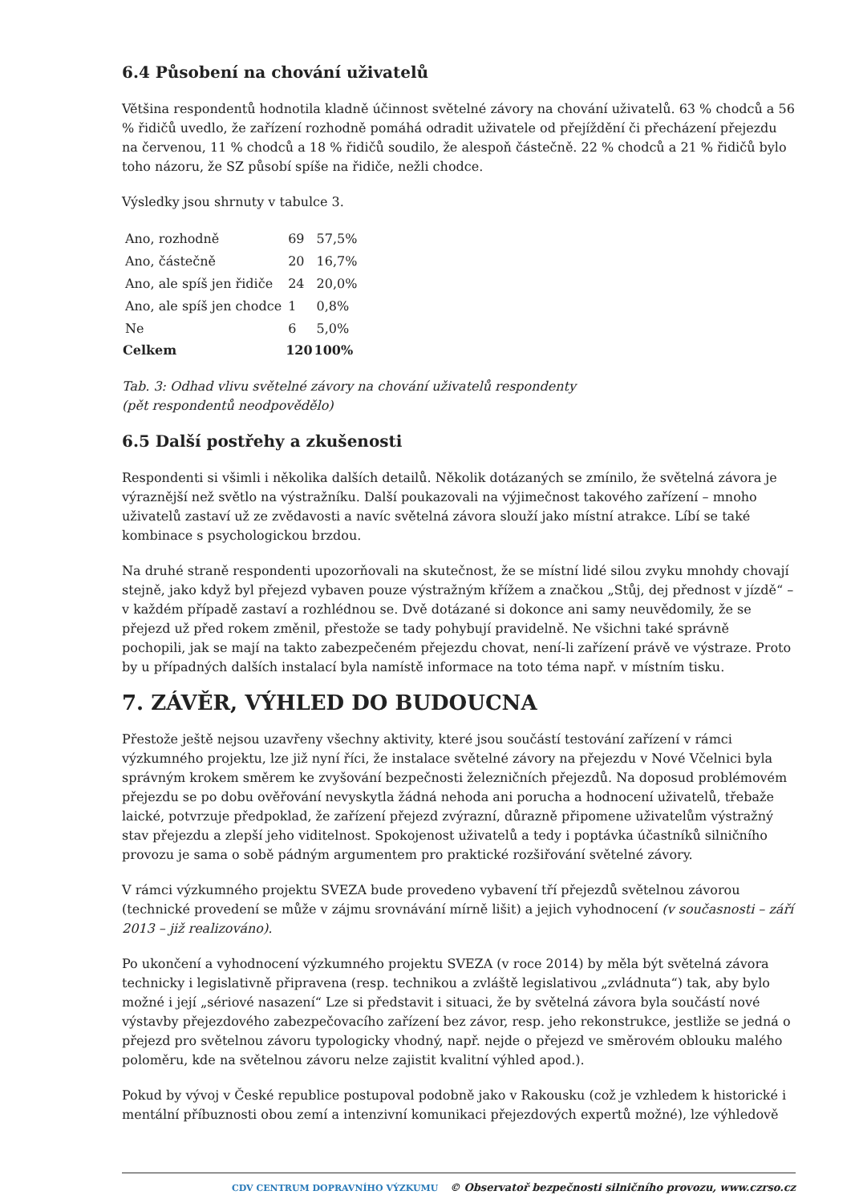6.4 Působení na chování uživatelů
Většina respondentů hodnotila kladně účinnost světelné závory na chování uživatelů. 63 % chodců a 56 % řidičů uvedlo, že zařízení rozhodně pomáhá odradit uživatele od přejíždění či přecházení přejezdu na červenou, 11 % chodců a 18 % řidičů soudilo, že alespoň částečně. 22 % chodců a 21 % řidičů bylo toho názoru, že SZ působí spíše na řidiče, nežli chodce.
Výsledky jsou shrnuty v tabulce 3.
| Ano, rozhodně | 69 | 57,5% |
| Ano, částečně | 20 | 16,7% |
| Ano, ale spíš jen řidiče | 24 | 20,0% |
| Ano, ale spíš jen chodce | 1 | 0,8% |
| Ne | 6 | 5,0% |
| Celkem | 120 | 100% |
Tab. 3: Odhad vlivu světelné závory na chování uživatelů respondenty
(pět respondentů neodpovědělo)
6.5 Další postřehy a zkušenosti
Respondenti si všimli i několika dalších detailů. Několik dotázaných se zmínilo, že světelná závora je výraznější než světlo na výstražníku. Další poukazovali na výjimečnost takového zařízení – mnoho uživatelů zastaví už ze zvědavosti a navíc světelná závora slouží jako místní atrakce. Líbí se také kombinace s psychologickou brzdou.
Na druhé straně respondenti upozorňovali na skutečnost, že se místní lidé silou zvyku mnohdy chovají stejně, jako když byl přejezd vybaven pouze výstražným křížem a značkou „Stůj, dej přednost v jízdě“ – v každém případě zastaví a rozhlédnou se. Dvě dotázané si dokonce ani samy neuvědomily, že se přejezd už před rokem změnil, přestože se tady pohybují pravidelně. Ne všichni také správně pochopili, jak se mají na takto zabezpečeném přejezdu chovat, není-li zařízení právě ve výstraze. Proto by u případných dalších instalací byla namístě informace na toto téma např. v místním tisku.
7. ZÁVĚR, VÝHLED DO BUDOUCNA
Přestože ještě nejsou uzavřeny všechny aktivity, které jsou součástí testování zařízení v rámci výzkumného projektu, lze již nyní říci, že instalace světelné závory na přejezdu v Nové Včelnici byla správným krokem směrem ke zvyšování bezpečnosti železničních přejezdů. Na doposud problémovém přejezdu se po dobu ověřování nevyskytla žádná nehoda ani porucha a hodnocení uživatelů, třebaže laické, potvrzuje předpoklad, že zařízení přejezd zvýrazní, důrazně připomene uživatelům výstražný stav přejezdu a zlepší jeho viditelnost. Spokojenost uživatelů a tedy i poptávka účastníků silničního provozu je sama o sobě pádným argumentem pro praktické rozšiřování světelné závory.
V rámci výzkumného projektu SVEZA bude provedeno vybavení tří přejezdů světelnou závorou (technické provedení se může v zájmu srovnávání mírně lišit) a jejich vyhodnocení (v současnosti – září 2013 – již realizováno).
Po ukončení a vyhodnocení výzkumného projektu SVEZA (v roce 2014) by měla být světelná závora technicky i legislativně připravena (resp. technikou a zvláště legislativou „zvládnuta“) tak, aby bylo možné i její „sériové nasazení“ Lze si představit i situaci, že by světelná závora byla součástí nové výstavby přejezdového zabezpečovacího zařízení bez závor, resp. jeho rekonstrukce, jestliže se jedná o přejezd pro světelnou závoru typologicky vhodný, např. nejde o přejezd ve směrovém oblouku malého poloměru, kde na světelnou závoru nelze zajistit kvalitní výhled apod.).
Pokud by vývoj v České republice postupoval podobně jako v Rakousku (což je vzhledem k historické i mentální příbuznosti obou zemí a intenzivní komunikaci přejezdových expertů možné), lze výhledově
CDV CENTRUM DOPRAVNÍHO VÝZKUMU © Observatoř bezpečnosti silničního provozu, www.czrso.cz